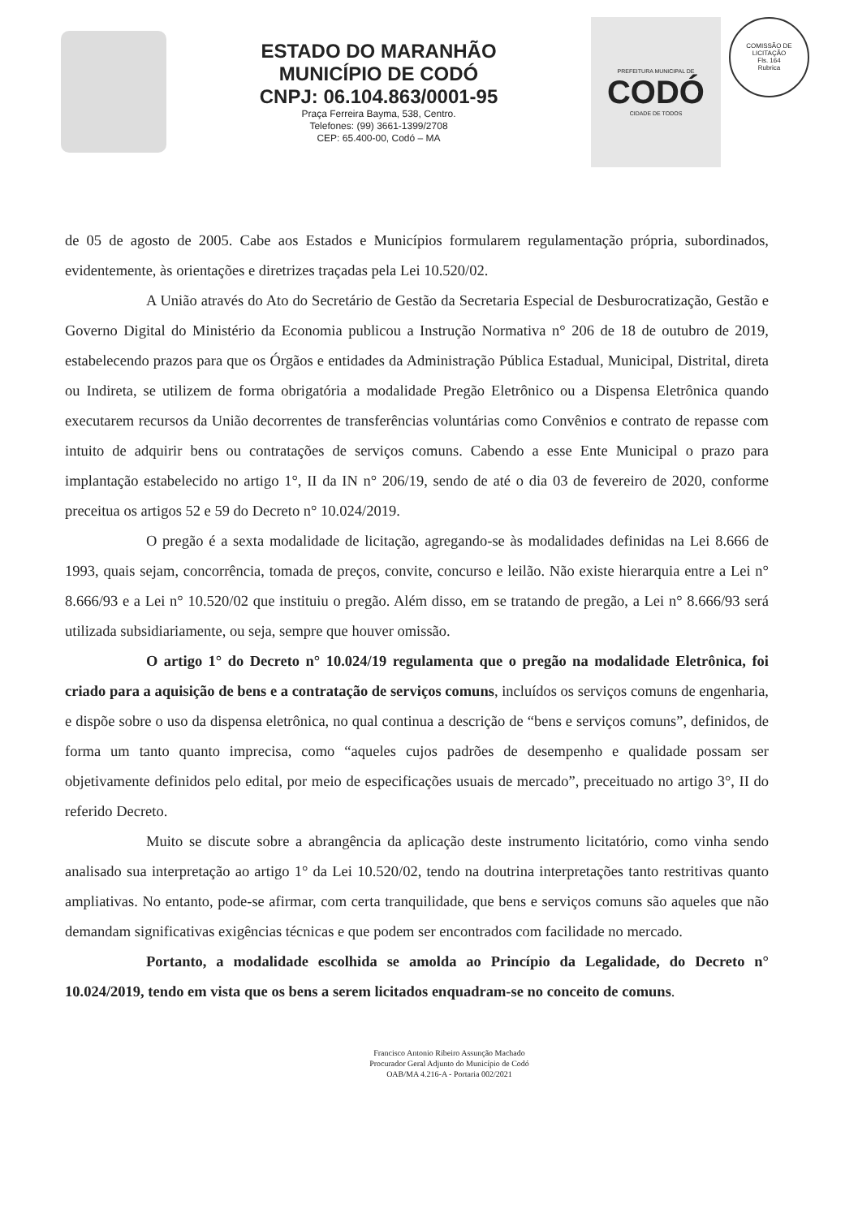ESTADO DO MARANHÃO
MUNICÍPIO DE CODÓ
CNPJ: 06.104.863/0001-95
Praça Ferreira Bayma, 538, Centro.
Telefones: (99) 3661-1399/2708
CEP: 65.400-00, Codó – MA
PREFEITURA MUNICIPAL DE
CODÓ
CIDADE DE TODOS
COMISSÃO DE LICITAÇÃO
Fls. 164
Rubrica
de 05 de agosto de 2005. Cabe aos Estados e Municípios formularem regulamentação própria, subordinados, evidentemente, às orientações e diretrizes traçadas pela Lei 10.520/02.
A União através do Ato do Secretário de Gestão da Secretaria Especial de Desburocratização, Gestão e Governo Digital do Ministério da Economia publicou a Instrução Normativa n° 206 de 18 de outubro de 2019, estabelecendo prazos para que os Órgãos e entidades da Administração Pública Estadual, Municipal, Distrital, direta ou Indireta, se utilizem de forma obrigatória a modalidade Pregão Eletrônico ou a Dispensa Eletrônica quando executarem recursos da União decorrentes de transferências voluntárias como Convênios e contrato de repasse com intuito de adquirir bens ou contratações de serviços comuns. Cabendo a esse Ente Municipal o prazo para implantação estabelecido no artigo 1°, II da IN n° 206/19, sendo de até o dia 03 de fevereiro de 2020, conforme preceitua os artigos 52 e 59 do Decreto n° 10.024/2019.
O pregão é a sexta modalidade de licitação, agregando-se às modalidades definidas na Lei 8.666 de 1993, quais sejam, concorrência, tomada de preços, convite, concurso e leilão. Não existe hierarquia entre a Lei n° 8.666/93 e a Lei n° 10.520/02 que instituiu o pregão. Além disso, em se tratando de pregão, a Lei n° 8.666/93 será utilizada subsidiariamente, ou seja, sempre que houver omissão.
O artigo 1° do Decreto n° 10.024/19 regulamenta que o pregão na modalidade Eletrônica, foi criado para a aquisição de bens e a contratação de serviços comuns, incluídos os serviços comuns de engenharia, e dispõe sobre o uso da dispensa eletrônica, no qual continua a descrição de “bens e serviços comuns”, definidos, de forma um tanto quanto imprecisa, como “aqueles cujos padrões de desempenho e qualidade possam ser objetivamente definidos pelo edital, por meio de especificações usuais de mercado”, preceituado no artigo 3°, II do referido Decreto.
Muito se discute sobre a abrangência da aplicação deste instrumento licitatório, como vinha sendo analisado sua interpretação ao artigo 1° da Lei 10.520/02, tendo na doutrina interpretações tanto restritivas quanto ampliativas. No entanto, pode-se afirmar, com certa tranquilidade, que bens e serviços comuns são aqueles que não demandam significativas exigências técnicas e que podem ser encontrados com facilidade no mercado.
Portanto, a modalidade escolhida se amolda ao Princípio da Legalidade, do Decreto n° 10.024/2019, tendo em vista que os bens a serem licitados enquadram-se no conceito de comuns.
Francisco Antonio Ribeiro Assunção Machado
Procurador Geral Adjunto do Município de Codó
OAB/MA 4.216-A - Portaria 002/2021